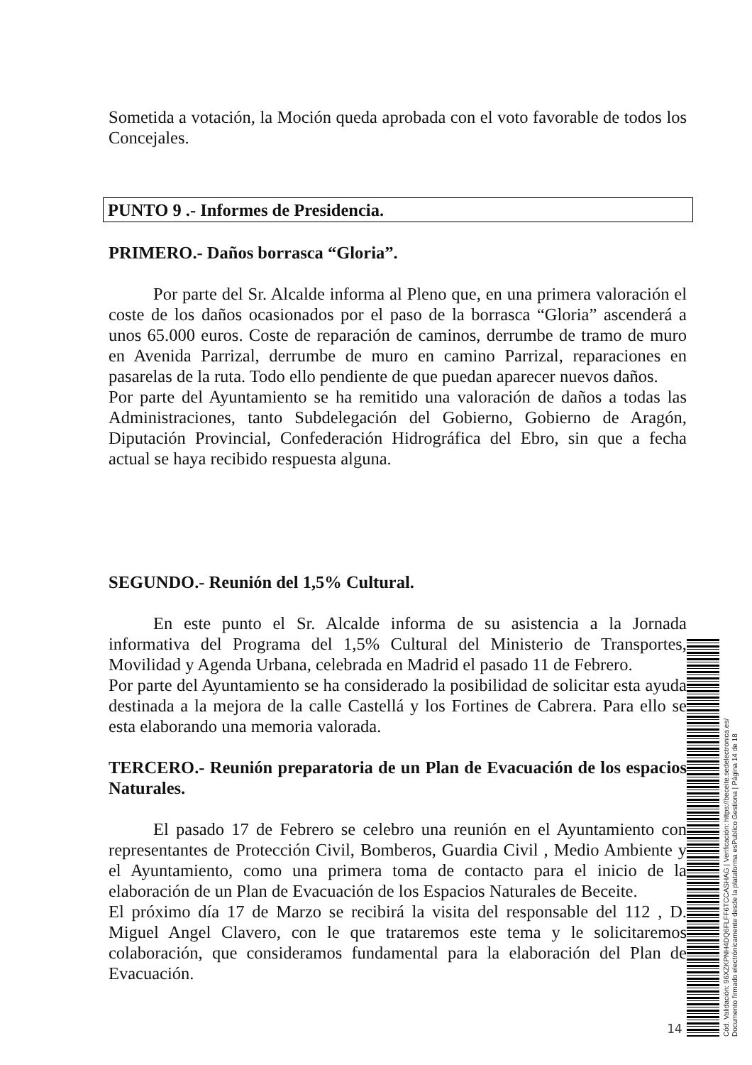Sometida a votación, la Moción queda aprobada con el voto favorable de todos los Concejales.
PUNTO 9 .- Informes de Presidencia.
PRIMERO.- Daños borrasca “Gloria”.
Por parte del Sr. Alcalde informa al Pleno que, en una primera valoración el coste de los daños ocasionados por el paso de la borrasca “Gloria” ascenderá a unos 65.000 euros. Coste de reparación de caminos, derrumbe de tramo de muro en Avenida Parrizal, derrumbe de muro en camino Parrizal, reparaciones en pasarelas de la ruta. Todo ello pendiente de que puedan aparecer nuevos daños.
Por parte del Ayuntamiento se ha remitido una valoración de daños a todas las Administraciones, tanto Subdelegación del Gobierno, Gobierno de Aragón, Diputación Provincial, Confederación Hidrográfica del Ebro, sin que a fecha actual se haya recibido respuesta alguna.
SEGUNDO.- Reunión del 1,5% Cultural.
En este punto el Sr. Alcalde informa de su asistencia a la Jornada informativa del Programa del 1,5% Cultural del Ministerio de Transportes, Movilidad y Agenda Urbana, celebrada en Madrid el pasado 11 de Febrero.
Por parte del Ayuntamiento se ha considerado la posibilidad de solicitar esta ayuda destinada a la mejora de la calle Castellá y los Fortines de Cabrera. Para ello se esta elaborando una memoria valorada.
TERCERO.- Reunión preparatoria de un Plan de Evacuación de los espacios Naturales.
El pasado 17 de Febrero se celebro una reunión en el Ayuntamiento con representantes de Protección Civil, Bomberos, Guardia Civil , Medio Ambiente y el Ayuntamiento, como una primera toma de contacto para el inicio de la elaboración de un Plan de Evacuación de los Espacios Naturales de Beceite.
El próximo día 17 de Marzo se recibirá la visita del responsable del 112 , D. Miguel Angel Clavero, con le que trataremos este tema y le solicitaremos colaboración, que consideramos fundamental para la elaboración del Plan de Evacuación.
14
Cód. Validación: 96XZKPNH4DQ6FLFF6TCCASHAG | Verificación: https://beceite.sedelectronica.es/
Documento firmado electrónicamente desde la plataforma esPublico Gestiona | Página 14 de 18